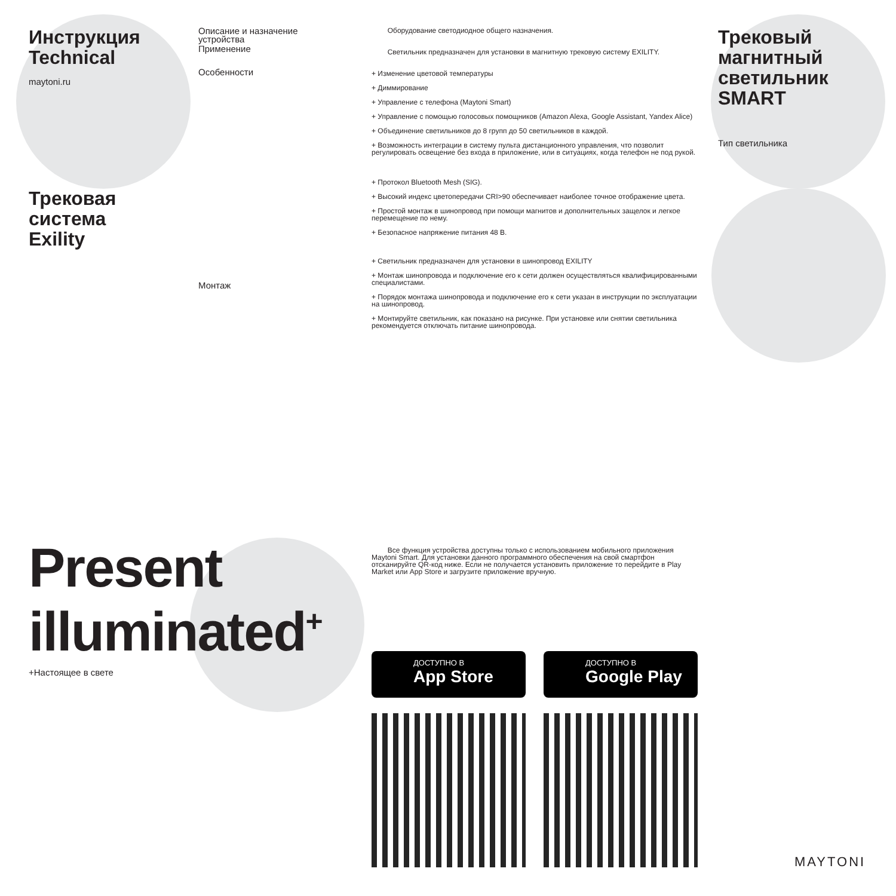Инструкция
Technical
maytoni.ru
Трековая
система
Exility
Описание и назначение устройства
Применение
Особенности
Монтаж
Оборудование светодиодное общего назначения.
Светильник предназначен для установки в магнитную трековую систему EXILITY.
+ Изменение цветовой температуры
+ Диммирование
+ Управление с телефона (Maytoni Smart)
+ Управление с помощью голосовых помощников (Amazon Alexa, Google Assistant, Yandex Alice)
+ Объединение светильников до 8 групп до 50 светильников в каждой.
+ Возможность интеграции в систему пульта дистанционного управления, что позволит регулировать освещение без входа в приложение, или в ситуациях, когда телефон не под рукой.
+ Протокол Bluetooth Mesh (SIG).
+ Высокий индекс цветопередачи CRI>90 обеспечивает наиболее точное отображение цвета.
+ Простой монтаж в шинопровод при помощи магнитов и дополнительных защелок и легкое перемещение по нему.
+ Безопасное напряжение питания 48 В.
+ Светильник предназначен для установки в шинопровод EXILITY
+ Монтаж шинопровода и подключение его к сети должен осуществляться квалифицированными специалистами.
+ Порядок монтажа шинопровода и подключение его к сети указан в инструкции по эксплуатации на шинопровод.
+ Монтируйте светильник, как показано на рисунке. При установке или снятии светильника рекомендуется отключать питание шинопровода.
Трековый магнитный светильник SMART
Тип светильника
Present
illuminated<sup>+</sup>
+Настоящее в свете
Все функция устройства доступны только с использованием мобильного приложения Maytoni Smart. Для установки данного программного обеспечения на свой смартфон отсканируйте QR-код ниже. Если не получается установить приложение то перейдите в Play Market или App Store и загрузите приложение вручную.
ДОСТУПНО В
App Store
ДОСТУПНО В
Google Play
MAYTONI